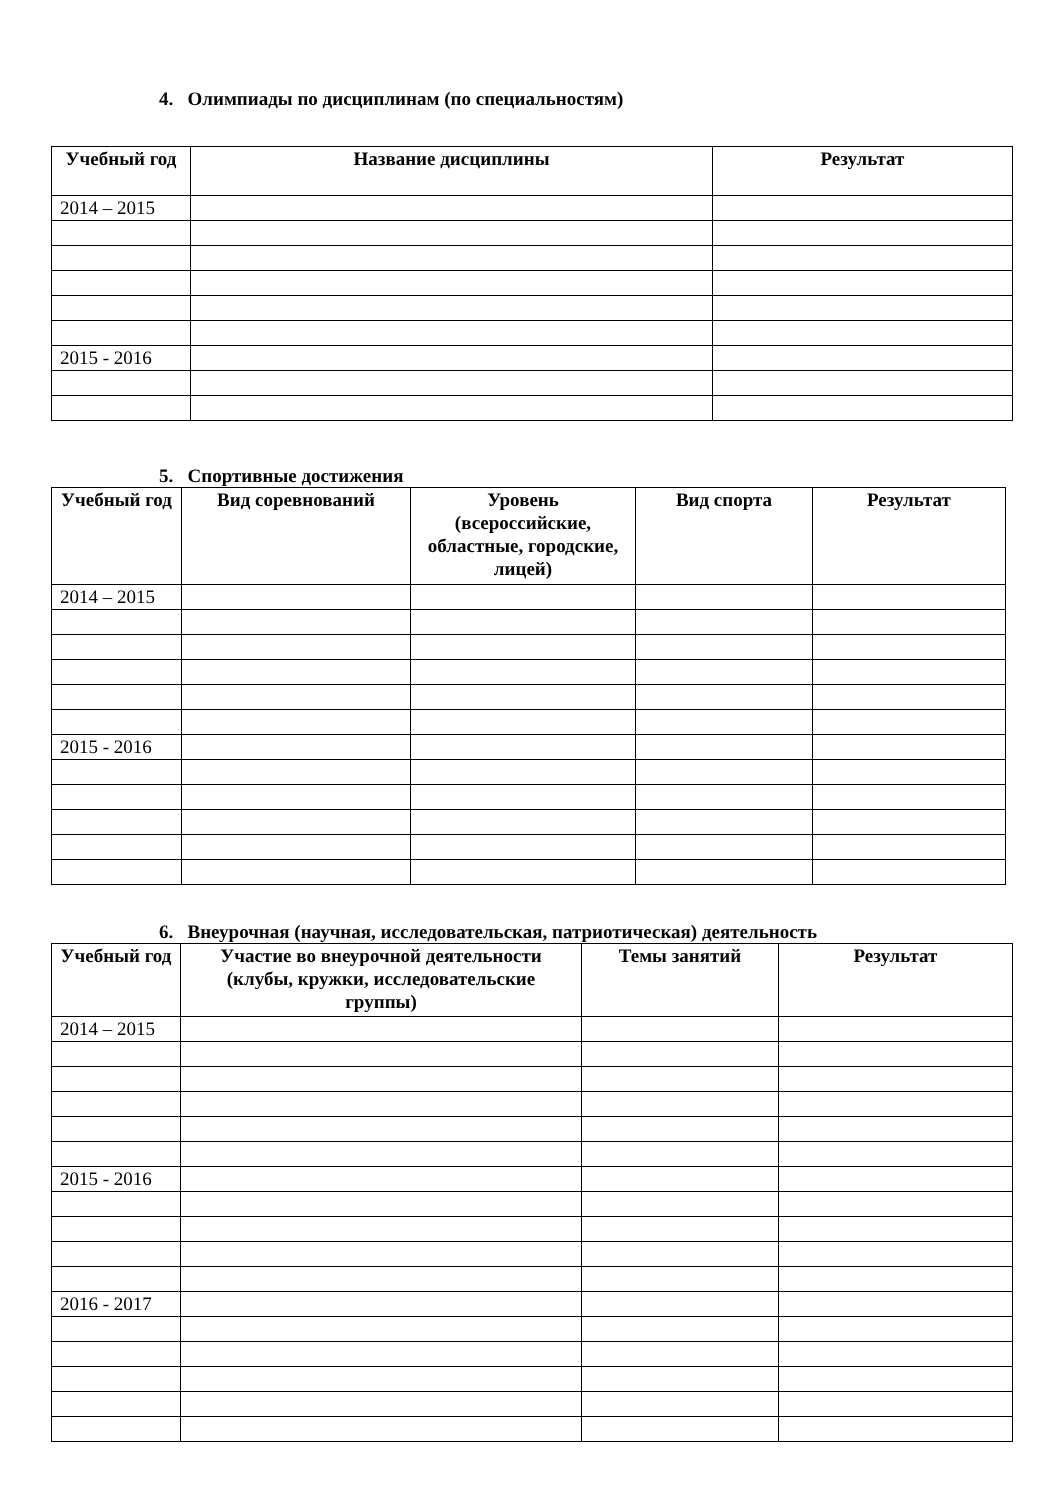4. Олимпиады по дисциплинам (по специальностям)
| Учебный год | Название дисциплины | Результат |
| --- | --- | --- |
| 2014 – 2015 | | |
| 2015 - 2016 | | |
5. Спортивные достижения
| Учебный год | Вид соревнований | Уровень (всероссийские, областные, городские, лицей) | Вид спорта | Результат |
| --- | --- | --- | --- | --- |
| 2014 – 2015 | | | | |
| 2015 - 2016 | | | | |
6. Внеурочная (научная, исследовательская, патриотическая) деятельность
| Учебный год | Участие во внеурочной деятельности (клубы, кружки, исследовательские группы) | Темы занятий | Результат |
| --- | --- | --- | --- |
| 2014 – 2015 | | | |
| 2015 - 2016 | | | |
| 2016 - 2017 | | | |